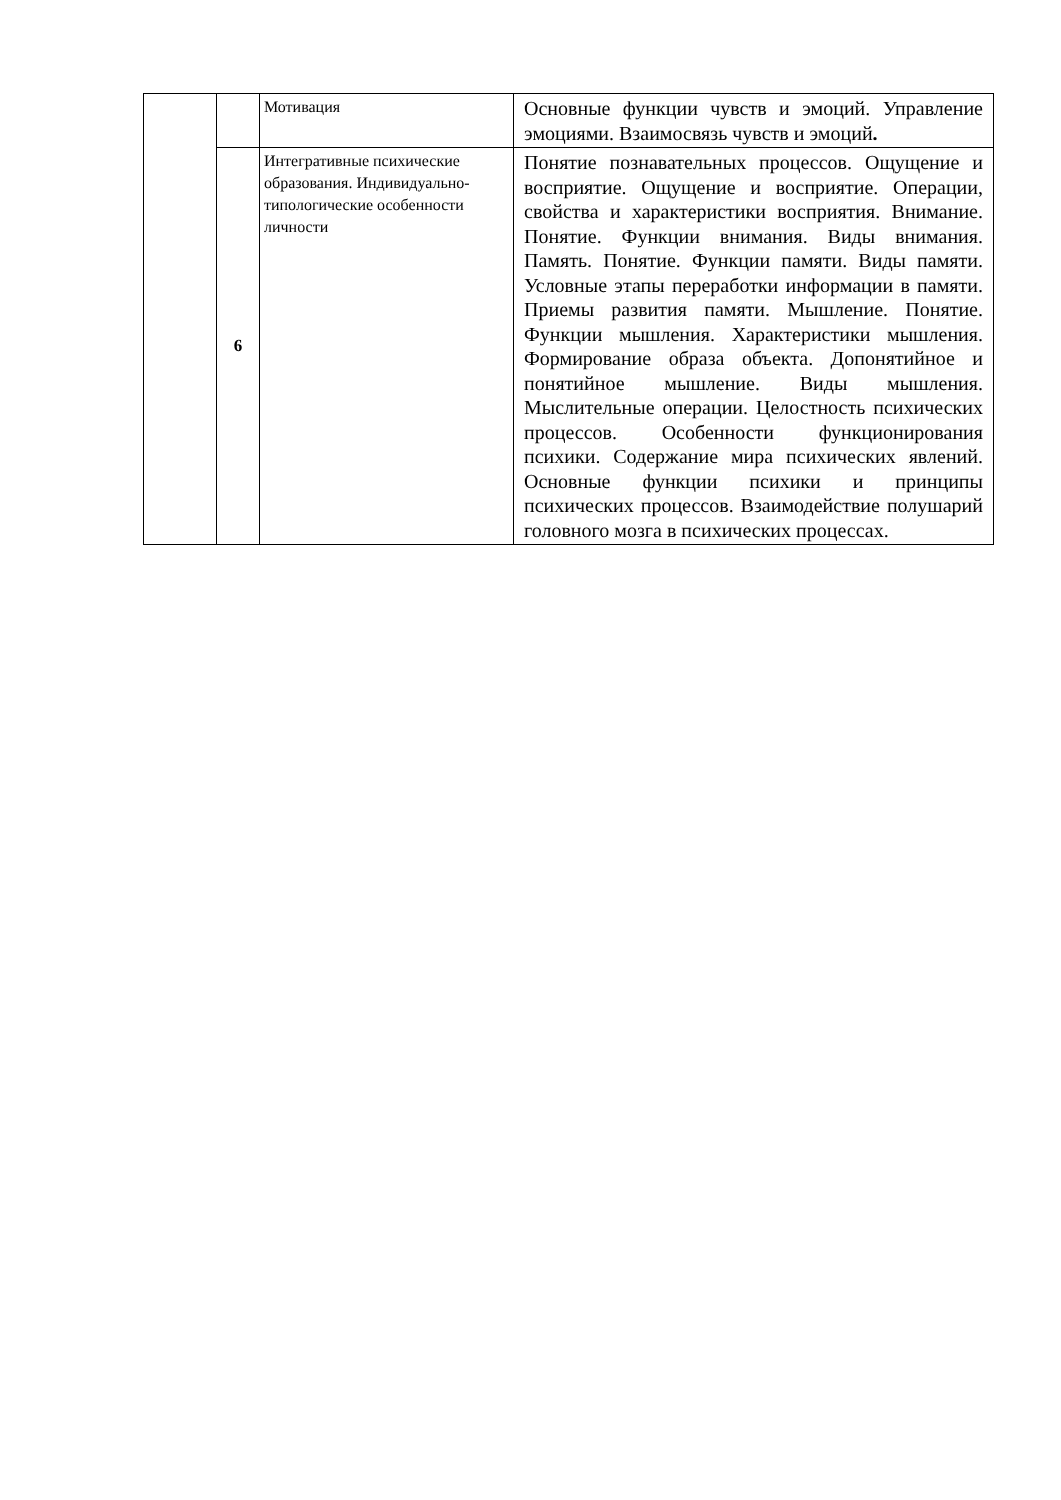| | | Мотивация | Основные функции чувств и эмоций. Управление эмоциями. Взаимосвязь чувств и эмоций . |
| | 6 | Интегративные психические образования. Индивидуально-типологические особенности личности | Понятие познавательных процессов. Ощущение и восприятие. Ощущение и восприятие. Операции, свойства и характеристики восприятия. Внимание. Понятие. Функции внимания. Виды внимания. Память. Понятие. Функции памяти. Виды памяти. Условные этапы переработки информации в памяти. Приемы развития памяти. Мышление. Понятие. Функции мышления. Характеристики мышления. Формирование образа объекта. Допонятийное и понятийное мышление. Виды мышления. Мыслительные операции. Целостность психических процессов. Особенности функционирования психики. Содержание мира психических явлений. Основные функции психики и принципы психических процессов. Взаимодействие полушарий головного мозга в психических процессах. |